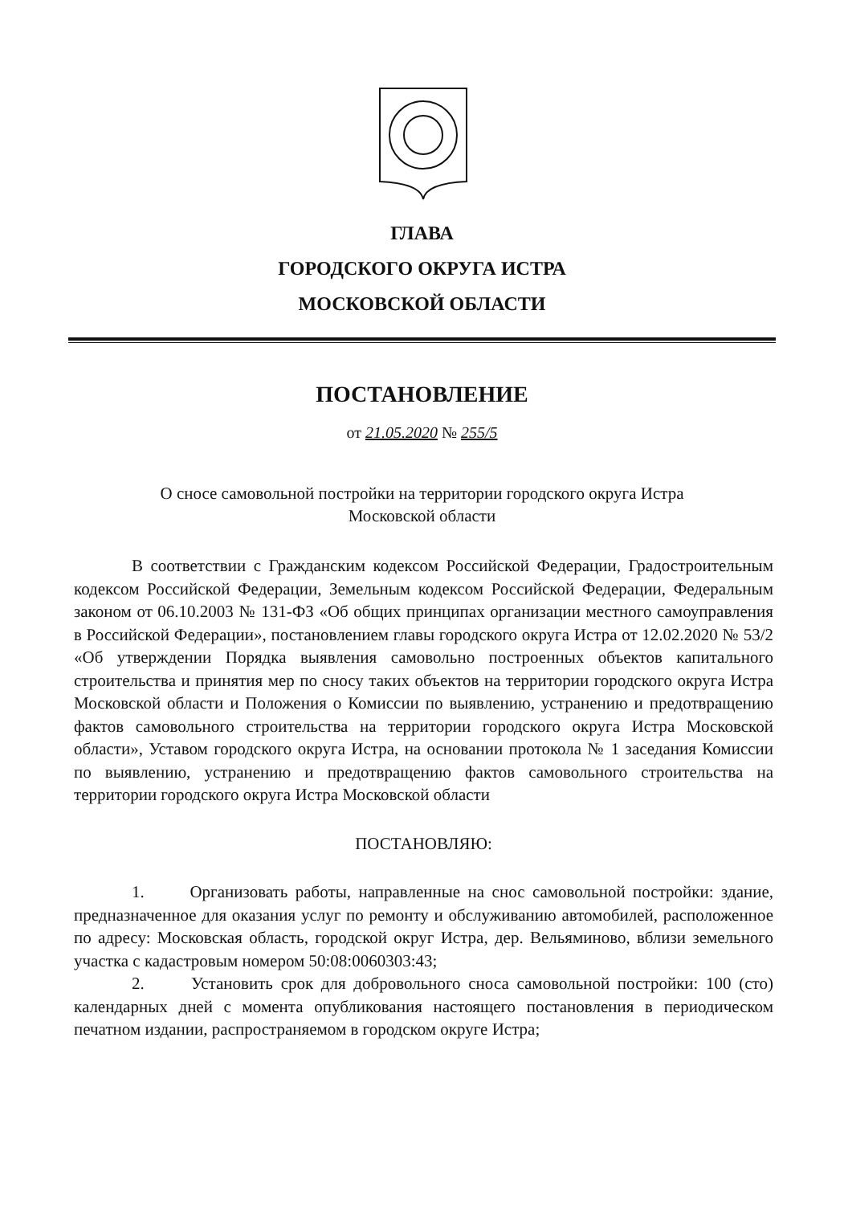ГЛАВА
ГОРОДСКОГО ОКРУГА ИСТРА
МОСКОВСКОЙ ОБЛАСТИ
ПОСТАНОВЛЕНИЕ
от 21.05.2020 № 255/5
О сносе самовольной постройки на территории городского округа Истра
Московской области
В соответствии с Гражданским кодексом Российской Федерации, Градостроительным кодексом Российской Федерации, Земельным кодексом Российской Федерации, Федеральным законом от 06.10.2003 № 131-ФЗ «Об общих принципах организации местного самоуправления в Российской Федерации», постановлением главы городского округа Истра от 12.02.2020 № 53/2 «Об утверждении Порядка выявления самовольно построенных объектов капитального строительства и принятия мер по сносу таких объектов на территории городского округа Истра Московской области и Положения о Комиссии по выявлению, устранению и предотвращению фактов самовольного строительства на территории городского округа Истра Московской области», Уставом городского округа Истра, на основании протокола № 1 заседания Комиссии по выявлению, устранению и предотвращению фактов самовольного строительства на территории городского округа Истра Московской области
ПОСТАНОВЛЯЮ:
1. Организовать работы, направленные на снос самовольной постройки: здание, предназначенное для оказания услуг по ремонту и обслуживанию автомобилей, расположенное по адресу: Московская область, городской округ Истра, дер. Вельяминово, вблизи земельного участка с кадастровым номером 50:08:0060303:43;
2. Установить срок для добровольного сноса самовольной постройки: 100 (сто) календарных дней с момента опубликования настоящего постановления в периодическом печатном издании, распространяемом в городском округе Истра;